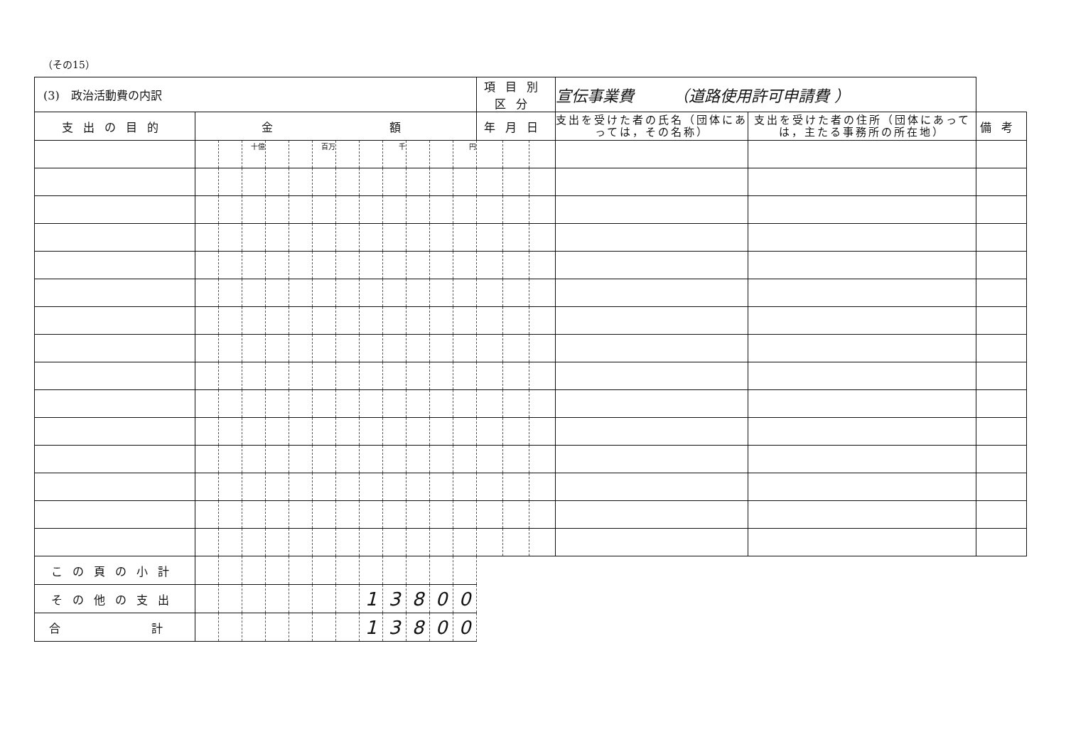（その15）
| (3) 政治活動費の内訳 | | | | | | | | | | | | | 項目別区分 | | | 宣伝事業費 （道路使用許可申請費 ） | | |
| 支出の目的 | 金 額 | | | | | | | | | | | | 年月日 | | | 支出を受けた者の氏名（団体にあっては，その名称） | 支出を受けた者の住所（団体にあっては，主たる事務所の所在地） | 備考 |
| | | | 十億 | | | 百万 | | | 千 | | | 円 | | | | | | |
| この頁の小計 | | | | | | | | | | | | | | | | | | |
| その他の支出 | | | | | | | | 1 | 3 | 8 | 0 | 0 | | | | | | |
| 合 計 | | | | | | | | 1 | 3 | 8 | 0 | 0 | | | | | | |